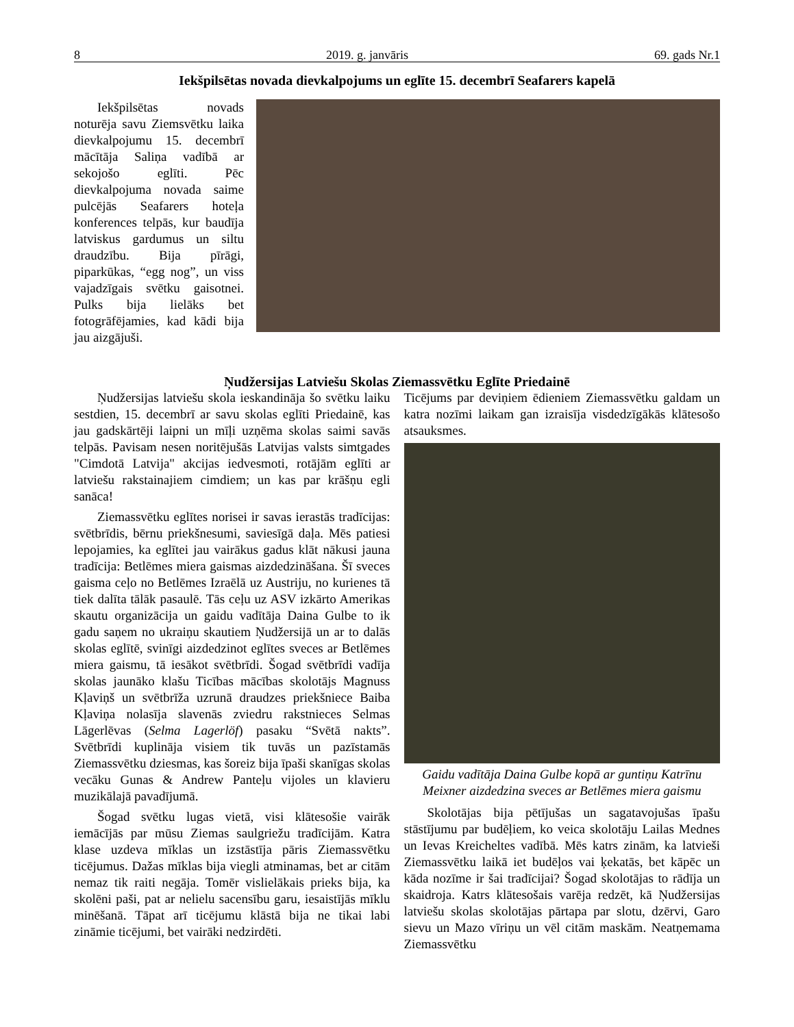8 2019. g. janvāris 69. gads Nr.1
Iekšpilsētas novada dievkalpojums un eglīte 15. decembrī Seafarers kapelā
Iekšpilsētas novads noturēja savu Ziemsvētku laika dievkalpojumu 15. decembrī mācītāja Saliņa vadībā ar sekojošo eglīti. Pēc dievkalpojuma novada saime pulcējās Seafarers hoteļa konferences telpās, kur baudīja latviskus gardumus un siltu draudzību. Bija pīrāgi, piparkūkas, “egg nog”, un viss vajadzīgais svētku gaisotnei. Pulks bija lielāks bet fotogrāfējamies, kad kādi bija jau aizgājuši.
Ņudžersijas Latviešu Skolas Ziemassvētku Eglīte Priedainē
Ņudžersijas latviešu skola ieskandināja šo svētku laiku sestdien, 15. decembrī ar savu skolas eglīti Priedainē, kas jau gadskārtēji laipni un mīļi uzņēma skolas saimi savās telpās. Pavisam nesen noritējušās Latvijas valsts simtgades "Cimdotā Latvija" akcijas iedvesmoti, rotājām eglīti ar latviešu rakstainajiem cimdiem; un kas par krāšņu egli sanāca!
Ziemassvētku eglītes norisei ir savas ierastās tradīcijas: svētbrīdis, bērnu priekšnesumi, saviesīgā daļa. Mēs patiesi lepojamies, ka eglītei jau vairākus gadus klāt nākusi jauna tradīcija: Betlēmes miera gaismas aizdedzināšana. Šī sveces gaisma ceļo no Betlēmes Izraēlā uz Austriju, no kurienes tā tiek dalīta tālāk pasaulē. Tās ceļu uz ASV izkārto Amerikas skautu organizācija un gaidu vadītāja Daina Gulbe to ik gadu saņem no ukraiņu skautiem Ņudžersijā un ar to dalās skolas eglītē, svinīgi aizdedzinot eglītes sveces ar Betlēmes miera gaismu, tā iesākot svētbrīdi. Šogad svētbrīdi vadīja skolas jaunāko klašu Ticības mācības skolotājs Magnuss Kļaviņš un svētbrīža uzrunā draudzes priekšniece Baiba Kļaviņa nolasīja slavenās zviedru rakstnieces Selmas Lāgerlēvas (Selma Lagerlöf) pasaku “Svētā nakts”. Svētbrīdi kuplināja visiem tik tuvās un pazīstamās Ziemassvētku dziesmas, kas šoreiz bija īpaši skanīgas skolas vecāku Gunas & Andrew Panteļu vijoles un klavieru muzikālajā pavadījumā.
Šogad svētku lugas vietā, visi klātesošie vairāk iemācījās par mūsu Ziemas saulgriežu tradīcijām. Katra klase uzdeva mīklas un izstāstīja pāris Ziemassvētku ticējumus. Dažas mīklas bija viegli atminamas, bet ar citām nemaz tik raiti negāja. Tomēr vislielākais prieks bija, ka skolēni paši, pat ar nelielu sacensību garu, iesaistījās mīklu minēšanā. Tāpat arī ticējumu klāstā bija ne tikai labi zināmie ticējumi, bet vairāki nedzirdēti.
Ticējums par deviņiem ēdieniem Ziemassvētku galdam un katra nozīmi laikam gan izraisīja visdedzīgākās klātesošo atsauksmes.
Gaidu vadītāja Daina Gulbe kopā ar guntiņu Katrīnu Meixner aizdedzina sveces ar Betlēmes miera gaismu
Skolotājas bija pētījušas un sagatavojušas īpašu stāstījumu par budēļiem, ko veica skolotāju Lailas Mednes un Ievas Kreicheltes vadībā. Mēs katrs zinām, ka latvieši Ziemassvētku laikā iet budēļos vai ķekatās, bet kāpēc un kāda nozīme ir šai tradīcijai? Šogad skolotājas to rādīja un skaidroja. Katrs klātesošais varēja redzēt, kā Ņudžersijas latviešu skolas skolotājas pārtapa par slotu, dzērvi, Garo sievu un Mazo vīriņu un vēl citām maskām. Neatņemama Ziemassvētku